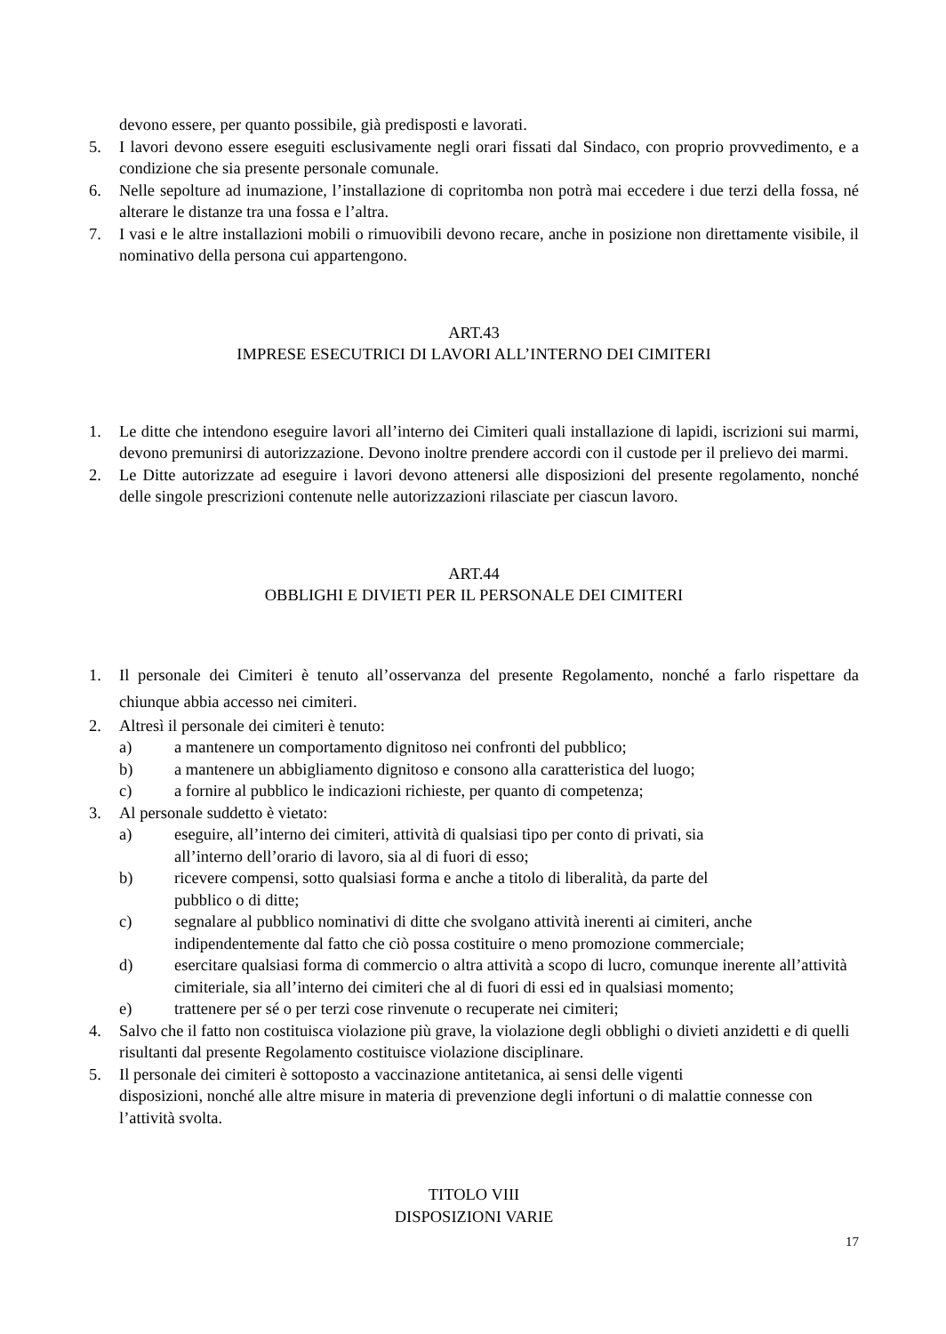devono essere, per quanto possibile, già predisposti e lavorati.
5. I lavori devono essere eseguiti esclusivamente negli orari fissati dal Sindaco, con proprio provvedimento, e a condizione che sia presente personale comunale.
6. Nelle sepolture ad inumazione, l’installazione di copritomba non potrà mai eccedere i due terzi della fossa, né alterare le distanze tra una fossa e l’altra.
7. I vasi e le altre installazioni mobili o rimuovibili devono recare, anche in posizione non direttamente visibile, il nominativo della persona cui appartengono.
ART.43
IMPRESE ESECUTRICI DI LAVORI ALL’INTERNO DEI CIMITERI
1. Le ditte che intendono eseguire lavori all’interno dei Cimiteri quali installazione di lapidi, iscrizioni sui marmi, devono premunirsi di autorizzazione. Devono inoltre prendere accordi con il custode per il prelievo dei marmi.
2. Le Ditte autorizzate ad eseguire i lavori devono attenersi alle disposizioni del presente regolamento, nonché delle singole prescrizioni contenute nelle autorizzazioni rilasciate per ciascun lavoro.
ART.44
OBBLIGHI E DIVIETI PER IL PERSONALE DEI CIMITERI
1. Il personale dei Cimiteri è tenuto all’osservanza del presente Regolamento, nonché a farlo rispettare da chiunque abbia accesso nei cimiteri.
2. Altresì il personale dei cimiteri è tenuto:
a) a mantenere un comportamento dignitoso nei confronti del pubblico;
b) a mantenere un abbigliamento dignitoso e consono alla caratteristica del luogo;
c) a fornire al pubblico le indicazioni richieste, per quanto di competenza;
3. Al personale suddetto è vietato:
a) eseguire, all’interno dei cimiteri, attività di qualsiasi tipo per conto di privati, sia
all’interno dell’orario di lavoro, sia al di fuori di esso;
b) ricevere compensi, sotto qualsiasi forma e anche a titolo di liberalità, da parte del
pubblico o di ditte;
c) segnalare al pubblico nominativi di ditte che svolgano attività inerenti ai cimiteri, anche indipendentemente dal fatto che ciò possa costituire o meno promozione commerciale;
d) esercitare qualsiasi forma di commercio o altra attività a scopo di lucro, comunque inerente all’attività cimiteriale, sia all’interno dei cimiteri che al di fuori di essi ed in qualsiasi momento;
e) trattenere per sé o per terzi cose rinvenute o recuperate nei cimiteri;
4. Salvo che il fatto non costituisca violazione più grave, la violazione degli obblighi o divieti anzidetti e di quelli risultanti dal presente Regolamento costituisce violazione disciplinare.
5. Il personale dei cimiteri è sottoposto a vaccinazione antitetanica, ai sensi delle vigenti
disposizioni, nonché alle altre misure in materia di prevenzione degli infortuni o di malattie connesse con l’attività svolta.
TITOLO VIII
DISPOSIZIONI VARIE
17